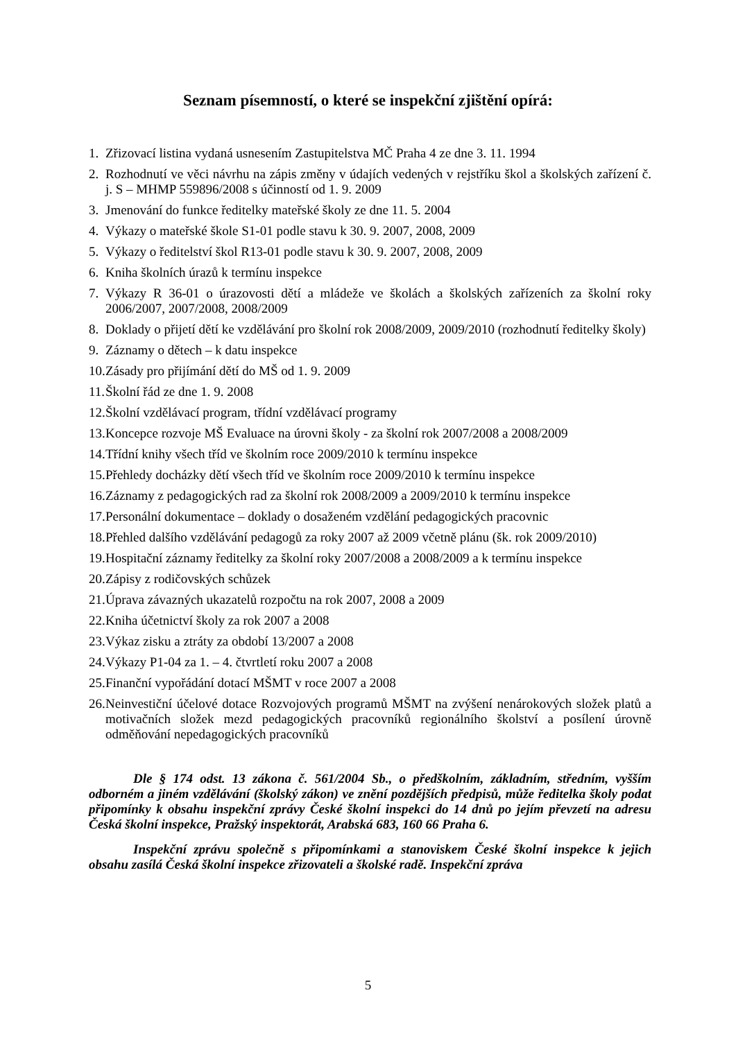Seznam písemností, o které se inspekční zjištění opírá:
1. Zřizovací listina vydaná usnesením Zastupitelstva MČ Praha 4 ze dne 3. 11. 1994
2. Rozhodnutí ve věci návrhu na zápis změny v údajích vedených v rejstříku škol a školských zařízení č. j. S – MHMP 559896/2008 s účinností od 1. 9. 2009
3. Jmenování do funkce ředitelky mateřské školy ze dne 11. 5. 2004
4. Výkazy o mateřské škole S1-01 podle stavu k 30. 9. 2007, 2008, 2009
5. Výkazy o ředitelství škol R13-01 podle stavu k 30. 9. 2007, 2008, 2009
6. Kniha školních úrazů k termínu inspekce
7. Výkazy R 36-01 o úrazovosti dětí a mládeže ve školách a školských zařízeních za školní roky 2006/2007, 2007/2008, 2008/2009
8. Doklady o přijetí dětí ke vzdělávání pro školní rok 2008/2009, 2009/2010 (rozhodnutí ředitelky školy)
9. Záznamy o dětech – k datu inspekce
10. Zásady pro přijímání dětí do MŠ od 1. 9. 2009
11. Školní řád ze dne 1. 9. 2008
12. Školní vzdělávací program, třídní vzdělávací programy
13. Koncepce rozvoje MŠ Evaluace na úrovni školy - za školní rok 2007/2008 a 2008/2009
14. Třídní knihy všech tříd ve školním roce 2009/2010 k termínu inspekce
15. Přehledy docházky dětí všech tříd ve školním roce 2009/2010 k termínu inspekce
16. Záznamy z pedagogických rad za školní rok 2008/2009 a 2009/2010 k termínu inspekce
17. Personální dokumentace – doklady o dosaženém vzdělání pedagogických pracovnic
18. Přehled dalšího vzdělávání pedagogů za roky 2007 až 2009 včetně plánu (šk. rok 2009/2010)
19. Hospitační záznamy ředitelky za školní roky 2007/2008 a 2008/2009 a k termínu inspekce
20. Zápisy z rodičovských schůzek
21. Úprava závazných ukazatelů rozpočtu na rok 2007, 2008 a 2009
22. Kniha účetnictví školy za rok 2007 a 2008
23. Výkaz zisku a ztráty za období 13/2007 a 2008
24. Výkazy P1-04 za 1. – 4. čtvrtletí roku 2007 a 2008
25. Finanční vypořádání dotací MŠMT v roce 2007 a 2008
26. Neinvestiční účelové dotace Rozvojových programů MŠMT na zvýšení nenárokových složek platů a motivačních složek mezd pedagogických pracovníků regionálního školství a posílení úrovně odměňování nepedagogických pracovníků
Dle § 174 odst. 13 zákona č. 561/2004 Sb., o předškolním, základním, středním, vyšším odborném a jiném vzdělávání (školský zákon) ve znění pozdějších předpisů, může ředitelka školy podat připomínky k obsahu inspekční zprávy České školní inspekci do 14 dnů po jejím převzetí na adresu Česká školní inspekce, Pražský inspektorát, Arabská 683, 160 66 Praha 6.
Inspekční zprávu společně s připomínkami a stanoviskem České školní inspekce k jejich obsahu zasílá Česká školní inspekce zřizovateli a školské radě. Inspekční zpráva
5